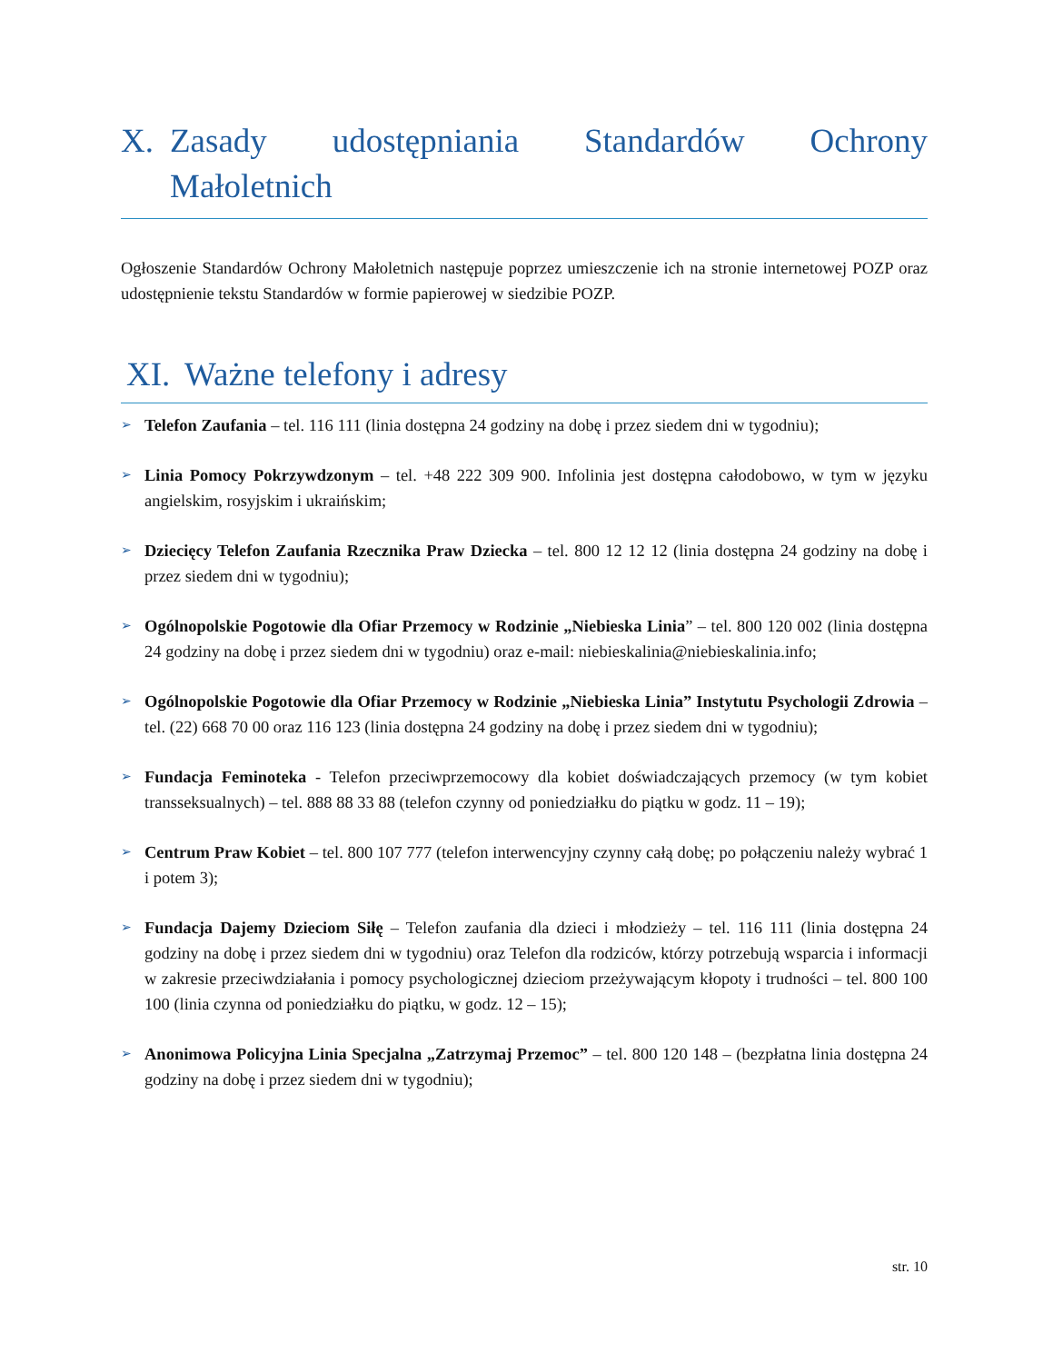X. Zasady udostępniania Standardów Ochrony Małoletnich
Ogłoszenie Standardów Ochrony Małoletnich następuje poprzez umieszczenie ich na stronie internetowej POZP oraz udostępnienie tekstu Standardów w formie papierowej w siedzibie POZP.
XI. Ważne telefony i adresy
➢ Telefon Zaufania – tel. 116 111 (linia dostępna 24 godziny na dobę i przez siedem dni w tygodniu);
➢ Linia Pomocy Pokrzywdzonym – tel. +48 222 309 900. Infolinia jest dostępna całodobowo, w tym w języku angielskim, rosyjskim i ukraińskim;
➢ Dziecięcy Telefon Zaufania Rzecznika Praw Dziecka – tel. 800 12 12 12 (linia dostępna 24 godziny na dobę i przez siedem dni w tygodniu);
➢ Ogólnopolskie Pogotowie dla Ofiar Przemocy w Rodzinie „Niebieska Linia” – tel. 800 120 002 (linia dostępna 24 godziny na dobę i przez siedem dni w tygodniu) oraz e-mail: niebieskalinia@niebieskalinia.info;
➢ Ogólnopolskie Pogotowie dla Ofiar Przemocy w Rodzinie „Niebieska Linia” Instytutu Psychologii Zdrowia – tel. (22) 668 70 00 oraz 116 123 (linia dostępna 24 godziny na dobę i przez siedem dni w tygodniu);
➢ Fundacja Feminoteka - Telefon przeciwprzemocowy dla kobiet doświadczających przemocy (w tym kobiet transseksualnych) – tel. 888 88 33 88 (telefon czynny od poniedziałku do piątku w godz. 11 – 19);
➢ Centrum Praw Kobiet – tel. 800 107 777 (telefon interwencyjny czynny całą dobę; po połączeniu należy wybrać 1 i potem 3);
➢ Fundacja Dajemy Dzieciom Siłę – Telefon zaufania dla dzieci i młodzieży – tel. 116 111 (linia dostępna 24 godziny na dobę i przez siedem dni w tygodniu) oraz Telefon dla rodziców, którzy potrzebują wsparcia i informacji w zakresie przeciwdziałania i pomocy psychologicznej dzieciom przeżywającym kłopoty i trudności – tel. 800 100 100 (linia czynna od poniedziałku do piątku, w godz. 12 – 15);
➢ Anonimowa Policyjna Linia Specjalna „Zatrzymaj Przemoc” – tel. 800 120 148 – (bezpłatna linia dostępna 24 godziny na dobę i przez siedem dni w tygodniu);
str. 10